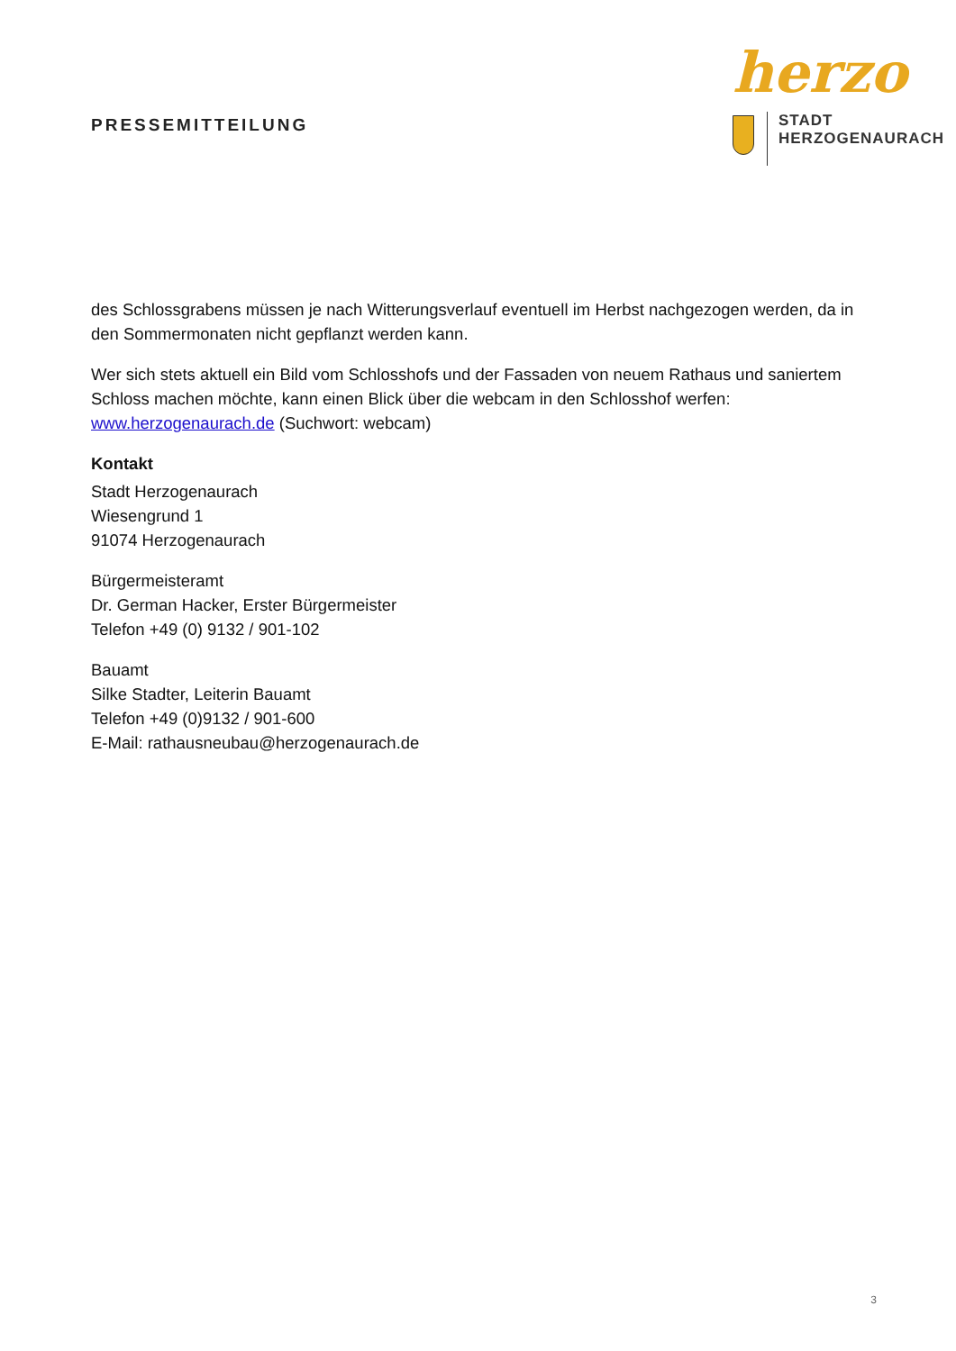PRESSEMITTEILUNG
herzo
STADT
HERZOGENAURACH
des Schlossgrabens müssen je nach Witterungsverlauf eventuell im Herbst nachgezogen werden, da in den Sommermonaten nicht gepflanzt werden kann.
Wer sich stets aktuell ein Bild vom Schlosshofs und der Fassaden von neuem Rathaus und saniertem Schloss machen möchte, kann einen Blick über die webcam in den Schlosshof werfen: www.herzogenaurach.de (Suchwort: webcam)
Kontakt
Stadt Herzogenaurach
Wiesengrund 1
91074 Herzogenaurach
Bürgermeisteramt
Dr. German Hacker, Erster Bürgermeister
Telefon +49 (0) 9132 / 901-102
Bauamt
Silke Stadter, Leiterin Bauamt
Telefon +49 (0)9132 / 901-600
E-Mail: rathausneubau@herzogenaurach.de
3